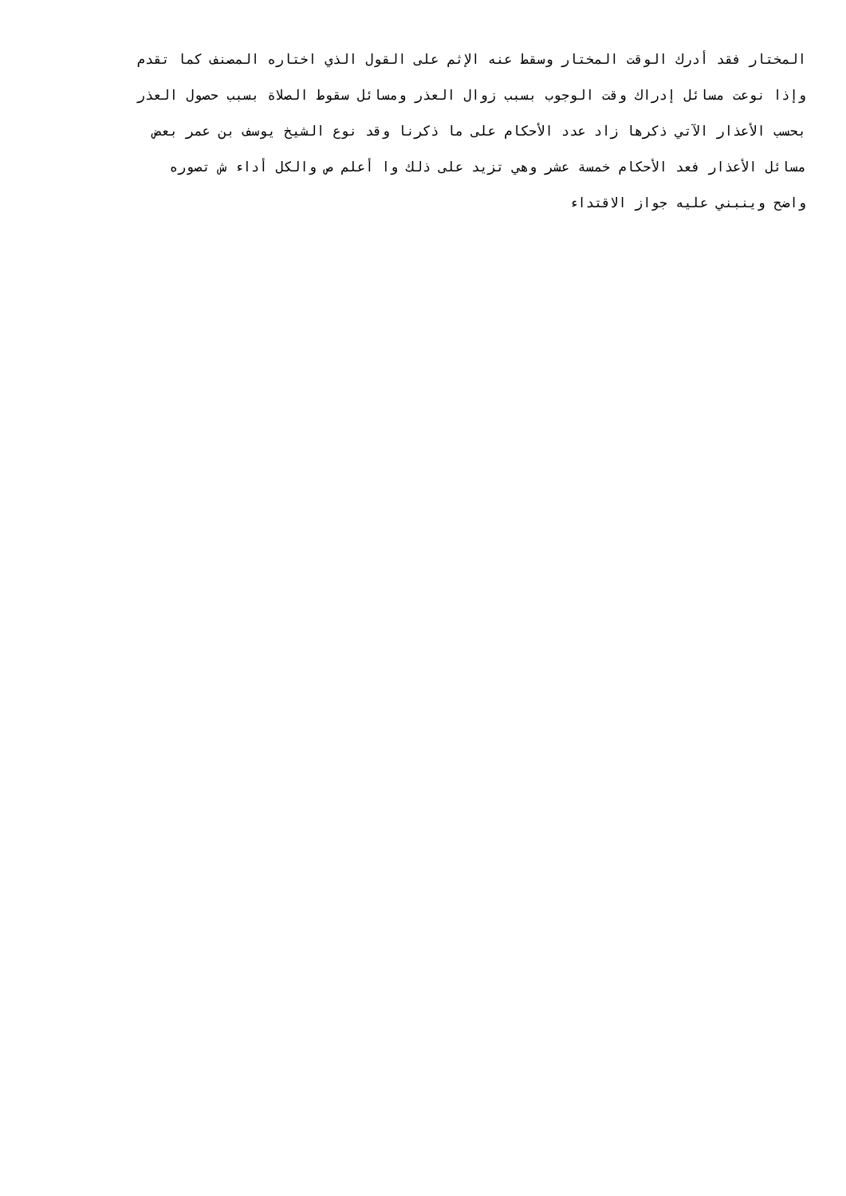المختار فقد أدرك الوقت المختار وسقط عنه الإثم على القول الذي اختاره المصنف كما تقدم
وإذا نوعت مسائل إدراك وقت الوجوب بسبب زوال العذر ومسائل سقوط الصلاة بسبب حصول العذر
بحسب الأعذار الآتي ذكرها زاد عدد الأحكام على ما ذكرنا وقد نوع الشيخ يوسف بن عمر بعض
مسائل الأعذار فعد الأحكام خمسة عشر وهي تزيد على ذلك وا أعلم ص والكل أداء ش تصوره
واضح وينبني عليه جواز الاقتداء